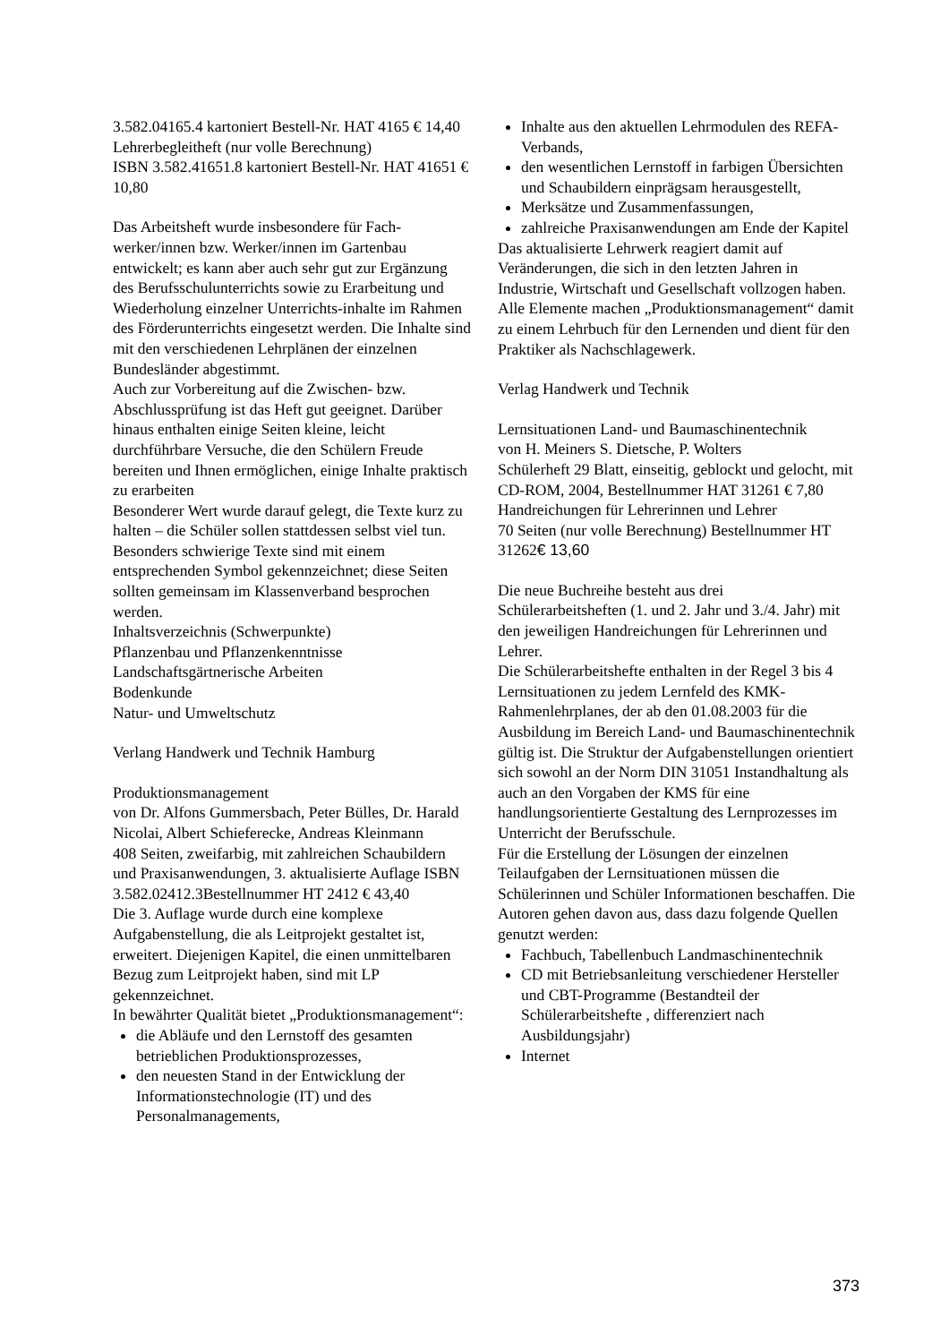3.582.04165.4 kartoniert Bestell-Nr. HAT 4165 € 14,40
Lehrerbegleitheft (nur volle Berechnung)
ISBN 3.582.41651.8 kartoniert Bestell-Nr. HAT 41651 € 10,80
Das Arbeitsheft wurde insbesondere für Fach-werker/innen bzw. Werker/innen im Gartenbau entwickelt; es kann aber auch sehr gut zur Ergänzung des Berufsschulunterrichts sowie zu Erarbeitung und Wiederholung einzelner Unterrichts-inhalte im Rahmen des Förderunterrichts eingesetzt werden. Die Inhalte sind mit den verschiedenen Lehrplänen der einzelnen Bundesländer abgestimmt.
Auch zur Vorbereitung auf die Zwischen- bzw. Abschlussprüfung ist das Heft gut geeignet. Darüber hinaus enthalten einige Seiten kleine, leicht durchführbare Versuche, die den Schülern Freude bereiten und Ihnen ermöglichen, einige Inhalte praktisch zu erarbeiten
Besonderer Wert wurde darauf gelegt, die Texte kurz zu halten – die Schüler sollen stattdessen selbst viel tun. Besonders schwierige Texte sind mit einem entsprechenden Symbol gekennzeichnet; diese Seiten sollten gemeinsam im Klassenverband besprochen werden.
Inhaltsverzeichnis (Schwerpunkte)
Pflanzenbau und Pflanzenkenntnisse
Landschaftsgärtnerische Arbeiten
Bodenkunde
Natur- und Umweltschutz
Verlang Handwerk und Technik Hamburg
Produktionsmanagement
von Dr. Alfons Gummersbach, Peter Bülles, Dr. Harald Nicolai, Albert Schieferecke, Andreas Kleinmann
408 Seiten, zweifarbig, mit zahlreichen Schaubildern und Praxisanwendungen, 3. aktualisierte Auflage ISBN 3.582.02412.3Bestellnummer HT 2412 € 43,40
Die 3. Auflage wurde durch eine komplexe Aufgabenstellung, die als Leitprojekt gestaltet ist, erweitert. Diejenigen Kapitel, die einen unmittelbaren Bezug zum Leitprojekt haben, sind mit LP gekennzeichnet.
In bewährter Qualität bietet „Produktionsmanagement“:
die Abläufe und den Lernstoff des gesamten betrieblichen Produktionsprozesses,
den neuesten Stand in der Entwicklung der Informationstechnologie (IT) und des Personalmanagements,
Inhalte aus den aktuellen Lehrmodulen des REFA-Verbands,
den wesentlichen Lernstoff in farbigen Übersichten und Schaubildern einprägsam herausgestellt,
Merksätze und Zusammenfassungen,
zahlreiche Praxisanwendungen am Ende der Kapitel
Das aktualisierte Lehrwerk reagiert damit auf Veränderungen, die sich in den letzten Jahren in Industrie, Wirtschaft und Gesellschaft vollzogen haben.
Alle Elemente machen „Produktionsmanagement“ damit zu einem Lehrbuch für den Lernenden und dient für den Praktiker als Nachschlagewerk.
Verlag Handwerk und Technik
Lernsituationen Land- und Baumaschinentechnik
von H. Meiners S. Dietsche, P. Wolters
Schülerheft 29 Blatt, einseitig, geblockt und gelocht, mit CD-ROM, 2004, Bestellnummer HAT 31261 € 7,80
Handreichungen für Lehrerinnen und Lehrer
70 Seiten (nur volle Berechnung) Bestellnummer HT 31262€ 13,60
Die neue Buchreihe besteht aus drei Schülerarbeitsheften (1. und 2. Jahr und 3./4. Jahr) mit den jeweiligen Handreichungen für Lehrerinnen und Lehrer.
Die Schülerarbeitshefte enthalten in der Regel 3 bis 4 Lernsituationen zu jedem Lernfeld des KMK-Rahmenlehrplanes, der ab den 01.08.2003 für die Ausbildung im Bereich Land- und Baumaschinentechnik gültig ist. Die Struktur der Aufgabenstellungen orientiert sich sowohl an der Norm DIN 31051 Instandhaltung als auch an den Vorgaben der KMS für eine handlungsorientierte Gestaltung des Lernprozesses im Unterricht der Berufsschule.
Für die Erstellung der Lösungen der einzelnen Teilaufgaben der Lernsituationen müssen die Schülerinnen und Schüler Informationen beschaffen. Die Autoren gehen davon aus, dass dazu folgende Quellen genutzt werden:
Fachbuch, Tabellenbuch Landmaschinentechnik
CD mit Betriebsanleitung verschiedener Hersteller und CBT-Programme (Bestandteil der Schülerarbeitshefte , differenziert nach Ausbildungsjahr)
Internet
373